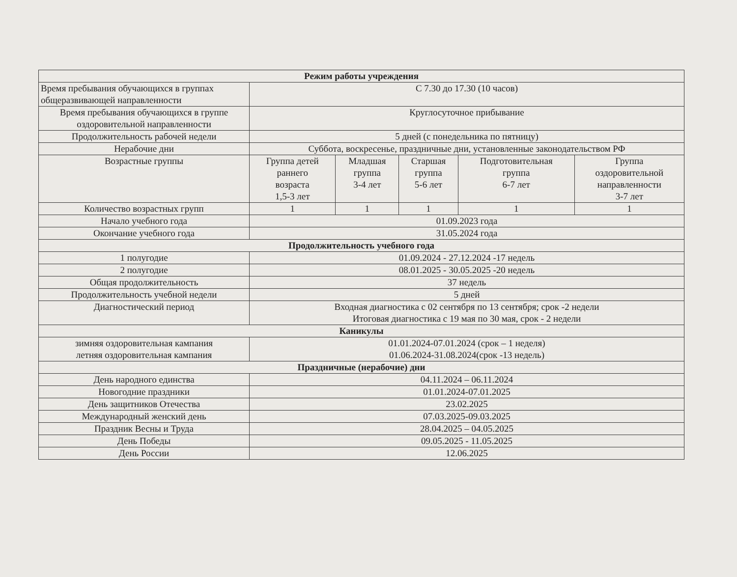| Режим работы учреждения | | | | | |
| --- | --- | --- | --- | --- | --- |
| Время пребывания обучающихся в группах общеразвивающей направленности | С 7.30 до 17.30 (10 часов) | | | | |
| Время пребывания обучающихся в группе оздоровительной направленности | Круглосуточное прибывание | | | | |
| Продолжительность рабочей недели | 5 дней (с понедельника по пятницу) | | | | |
| Нерабочие дни | Суббота, воскресенье, праздничные дни, установленные законодательством РФ | | | | |
| Возрастные группы | Группа детей раннего возраста 1,5-3 лет | Младшая группа 3-4 лет | Старшая группа 5-6 лет | Подготовительная группа 6-7 лет | Группа оздоровительной направленности 3-7 лет |
| Количество возрастных групп | 1 | 1 | 1 | 1 | 1 |
| Начало учебного года | 01.09.2023 года | | | | |
| Окончание учебного года | 31.05.2024 года | | | | |
| Продолжительность учебного года | | | | | |
| 1 полугодие | 01.09.2024 - 27.12.2024 -17 недель | | | | |
| 2 полугодие | 08.01.2025 - 30.05.2025 -20 недель | | | | |
| Общая продолжительность | 37 недель | | | | |
| Продолжительность учебной недели | 5 дней | | | | |
| Диагностический период | Входная диагностика с 02 сентября по 13 сентября; срок -2 недели Итоговая диагностика с 19 мая по 30 мая, срок - 2 недели | | | | |
| Каникулы | | | | | |
| зимняя оздоровительная кампания летняя оздоровительная кампания | 01.01.2024-07.01.2024 (срок – 1 неделя) 01.06.2024-31.08.2024(срок -13 недель) | | | | |
| Праздничные (нерабочие) дни | | | | | |
| День народного единства | 04.11.2024 – 06.11.2024 | | | | |
| Новогодние праздники | 01.01.2024-07.01.2025 | | | | |
| День защитников Отечества | 23.02.2025 | | | | |
| Международный женский день | 07.03.2025-09.03.2025 | | | | |
| Праздник Весны и Труда | 28.04.2025 – 04.05.2025 | | | | |
| День Победы | 09.05.2025 - 11.05.2025 | | | | |
| День России | 12.06.2025 | | | | |